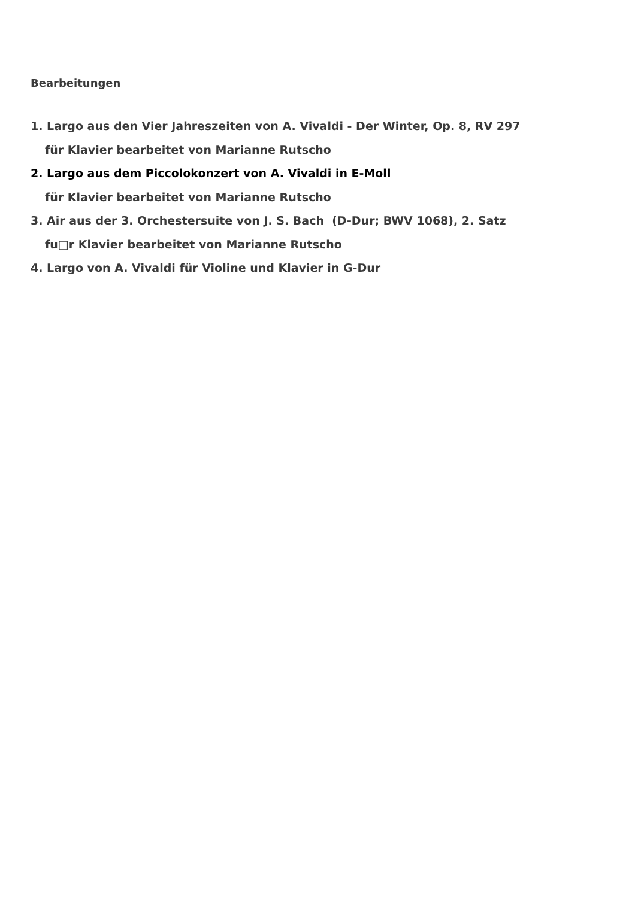Bearbeitungen
1. Largo aus den Vier Jahreszeiten von A. Vivaldi - Der Winter, Op. 8, RV 297
für Klavier bearbeitet von Marianne Rutscho
2. Largo aus dem Piccolokonzert von A. Vivaldi in E-Moll
für Klavier bearbeitet von Marianne Rutscho
3. Air aus der 3. Orchestersuite von J. S. Bach (D-Dur; BWV 1068), 2. Satz
fu□r Klavier bearbeitet von Marianne Rutscho
4. Largo von A. Vivaldi für Violine und Klavier in G-Dur